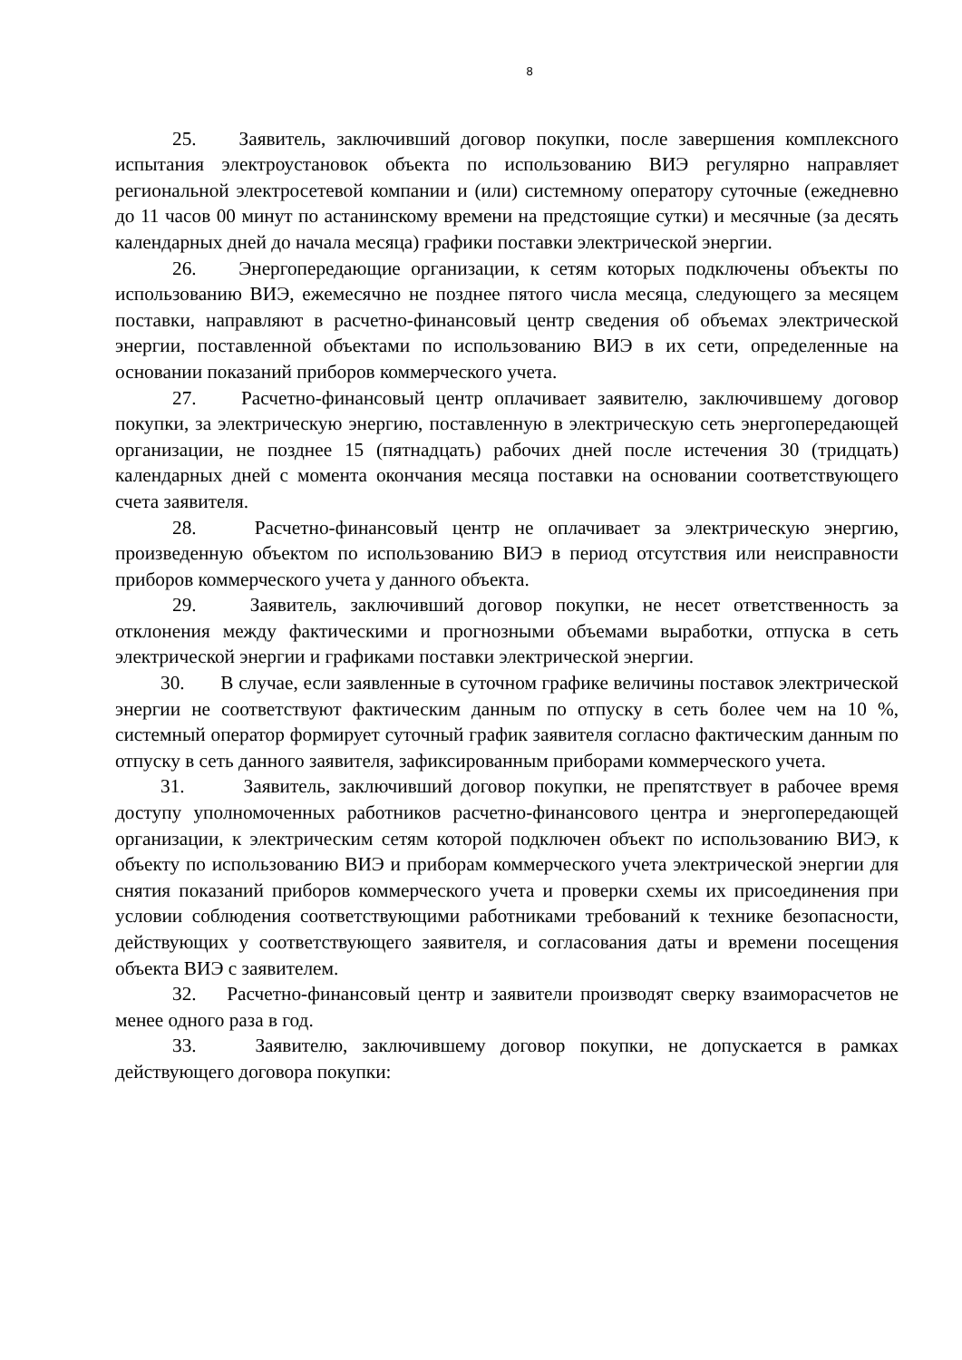8
25. Заявитель, заключивший договор покупки, после завершения комплексного испытания электроустановок объекта по использованию ВИЭ регулярно направляет региональной электросетевой компании и (или) системному оператору суточные (ежедневно до 11 часов 00 минут по астанинскому времени на предстоящие сутки) и месячные (за десять календарных дней до начала месяца) графики поставки электрической энергии.
26. Энергопередающие организации, к сетям которых подключены объекты по использованию ВИЭ, ежемесячно не позднее пятого числа месяца, следующего за месяцем поставки, направляют в расчетно-финансовый центр сведения об объемах электрической энергии, поставленной объектами по использованию ВИЭ в их сети, определенные на основании показаний приборов коммерческого учета.
27. Расчетно-финансовый центр оплачивает заявителю, заключившему договор покупки, за электрическую энергию, поставленную в электрическую сеть энергопередающей организации, не позднее 15 (пятнадцать) рабочих дней после истечения 30 (тридцать) календарных дней с момента окончания месяца поставки на основании соответствующего счета заявителя.
28. Расчетно-финансовый центр не оплачивает за электрическую энергию, произведенную объектом по использованию ВИЭ в период отсутствия или неисправности приборов коммерческого учета у данного объекта.
29. Заявитель, заключивший договор покупки, не несет ответственность за отклонения между фактическими и прогнозными объемами выработки, отпуска в сеть электрической энергии и графиками поставки электрической энергии.
30. В случае, если заявленные в суточном графике величины поставок электрической энергии не соответствуют фактическим данным по отпуску в сеть более чем на 10 %, системный оператор формирует суточный график заявителя согласно фактическим данным по отпуску в сеть данного заявителя, зафиксированным приборами коммерческого учета.
31. Заявитель, заключивший договор покупки, не препятствует в рабочее время доступу уполномоченных работников расчетно-финансового центра и энергопередающей организации, к электрическим сетям которой подключен объект по использованию ВИЭ, к объекту по использованию ВИЭ и приборам коммерческого учета электрической энергии для снятия показаний приборов коммерческого учета и проверки схемы их присоединения при условии соблюдения соответствующими работниками требований к технике безопасности, действующих у соответствующего заявителя, и согласования даты и времени посещения объекта ВИЭ с заявителем.
32. Расчетно-финансовый центр и заявители производят сверку взаиморасчетов не менее одного раза в год.
33. Заявителю, заключившему договор покупки, не допускается в рамках действующего договора покупки: